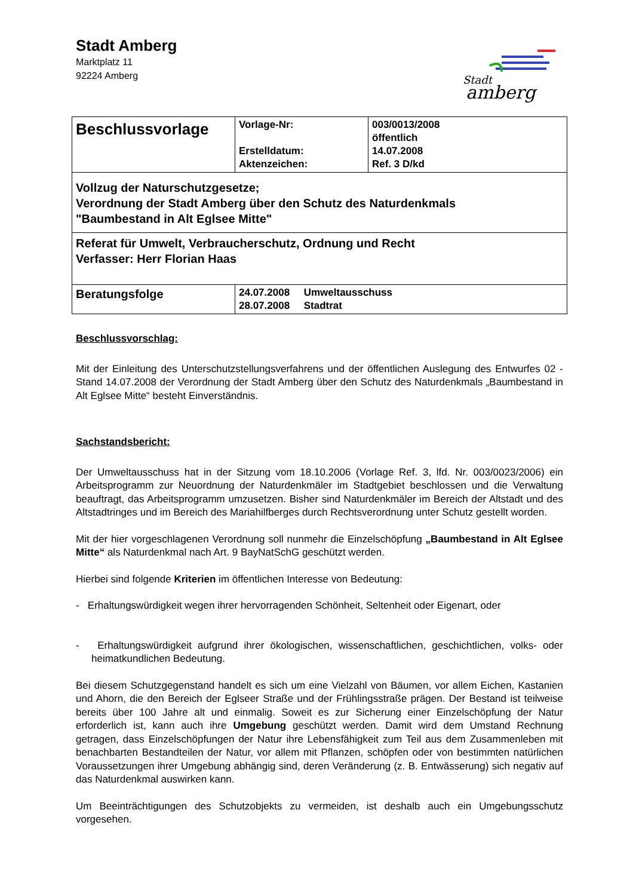Stadt Amberg
Marktplatz 11
92224 Amberg
Stadt
amberg
| Beschlussvorlage | Vorlage-Nr: Erstelldatum: Aktenzeichen: | 003/0013/2008 öffentlich 14.07.2008 Ref. 3 D/kd |
| Vollzug der Naturschutzgesetze; Verordnung der Stadt Amberg über den Schutz des Naturdenkmals "Baumbestand in Alt Eglsee Mitte" | | |
| Referat für Umwelt, Verbraucherschutz, Ordnung und Recht Verfasser: Herr Florian Haas | | |
| Beratungsfolge | 24.07.2008 Umweltausschuss 28.07.2008 Stadtrat | |
Beschlussvorschlag:
Mit der Einleitung des Unterschutzstellungsverfahrens und der öffentlichen Auslegung des Entwurfes 02 - Stand 14.07.2008 der Verordnung der Stadt Amberg über den Schutz des Naturdenkmals „Baumbestand in Alt Eglsee Mitte“ besteht Einverständnis.
Sachstandsbericht:
Der Umweltausschuss hat in der Sitzung vom 18.10.2006 (Vorlage Ref. 3, lfd. Nr. 003/0023/2006) ein Arbeitsprogramm zur Neuordnung der Naturdenkmäler im Stadtgebiet beschlossen und die Verwaltung beauftragt, das Arbeitsprogramm umzusetzen. Bisher sind Naturdenkmäler im Bereich der Altstadt und des Altstadtringes und im Bereich des Mariahilfberges durch Rechtsverordnung unter Schutz gestellt worden.
Mit der hier vorgeschlagenen Verordnung soll nunmehr die Einzelschöpfung „Baumbestand in Alt Eglsee Mitte“ als Naturdenkmal nach Art. 9 BayNatSchG geschützt werden.
Hierbei sind folgende Kriterien im öffentlichen Interesse von Bedeutung:
- Erhaltungswürdigkeit wegen ihrer hervorragenden Schönheit, Seltenheit oder Eigenart, oder
- Erhaltungswürdigkeit aufgrund ihrer ökologischen, wissenschaftlichen, geschichtlichen, volks- oder heimatkundlichen Bedeutung.
Bei diesem Schutzgegenstand handelt es sich um eine Vielzahl von Bäumen, vor allem Eichen, Kastanien und Ahorn, die den Bereich der Eglseer Straße und der Frühlingsstraße prägen. Der Bestand ist teilweise bereits über 100 Jahre alt und einmalig. Soweit es zur Sicherung einer Einzelschöpfung der Natur erforderlich ist, kann auch ihre Umgebung geschützt werden. Damit wird dem Umstand Rechnung getragen, dass Einzelschöpfungen der Natur ihre Lebensfähigkeit zum Teil aus dem Zusammenleben mit benachbarten Bestandteilen der Natur, vor allem mit Pflanzen, schöpfen oder von bestimmten natürlichen Voraussetzungen ihrer Umgebung abhängig sind, deren Veränderung (z. B. Entwässerung) sich negativ auf das Naturdenkmal auswirken kann.
Um Beeinträchtigungen des Schutzobjekts zu vermeiden, ist deshalb auch ein Umgebungsschutz vorgesehen.